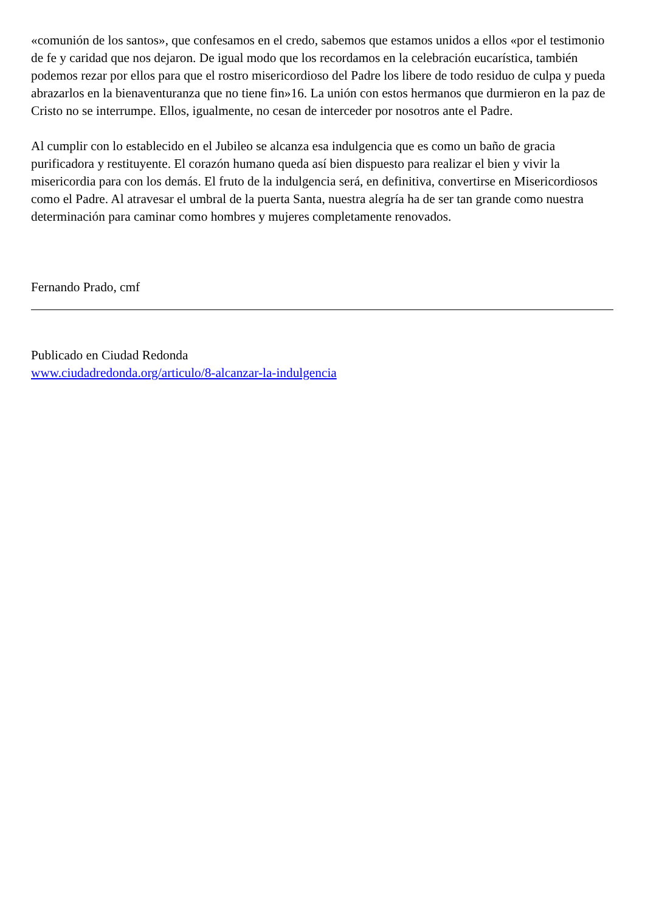«comunión de los santos», que confesamos en el credo, sabemos que estamos unidos a ellos «por el testimonio de fe y caridad que nos dejaron. De igual modo que los recordamos en la celebración eucarística, también podemos rezar por ellos para que el rostro misericordioso del Padre los libere de todo residuo de culpa y pueda abrazarlos en la bienaventuranza que no tiene fin»16. La unión con estos hermanos que durmieron en la paz de Cristo no se interrumpe. Ellos, igualmente, no cesan de interceder por nosotros ante el Padre.
Al cumplir con lo establecido en el Jubileo se alcanza esa indulgencia que es como un baño de gracia purificadora y restituyente. El corazón humano queda así bien dispuesto para realizar el bien y vivir la misericordia para con los demás. El fruto de la indulgencia será, en definitiva, convertirse en Misericordiosos como el Padre. Al atravesar el umbral de la puerta Santa, nuestra alegría ha de ser tan grande como nuestra determinación para caminar como hombres y mujeres completamente renovados.
Fernando Prado, cmf
Publicado en Ciudad Redonda
www.ciudadredonda.org/articulo/8-alcanzar-la-indulgencia